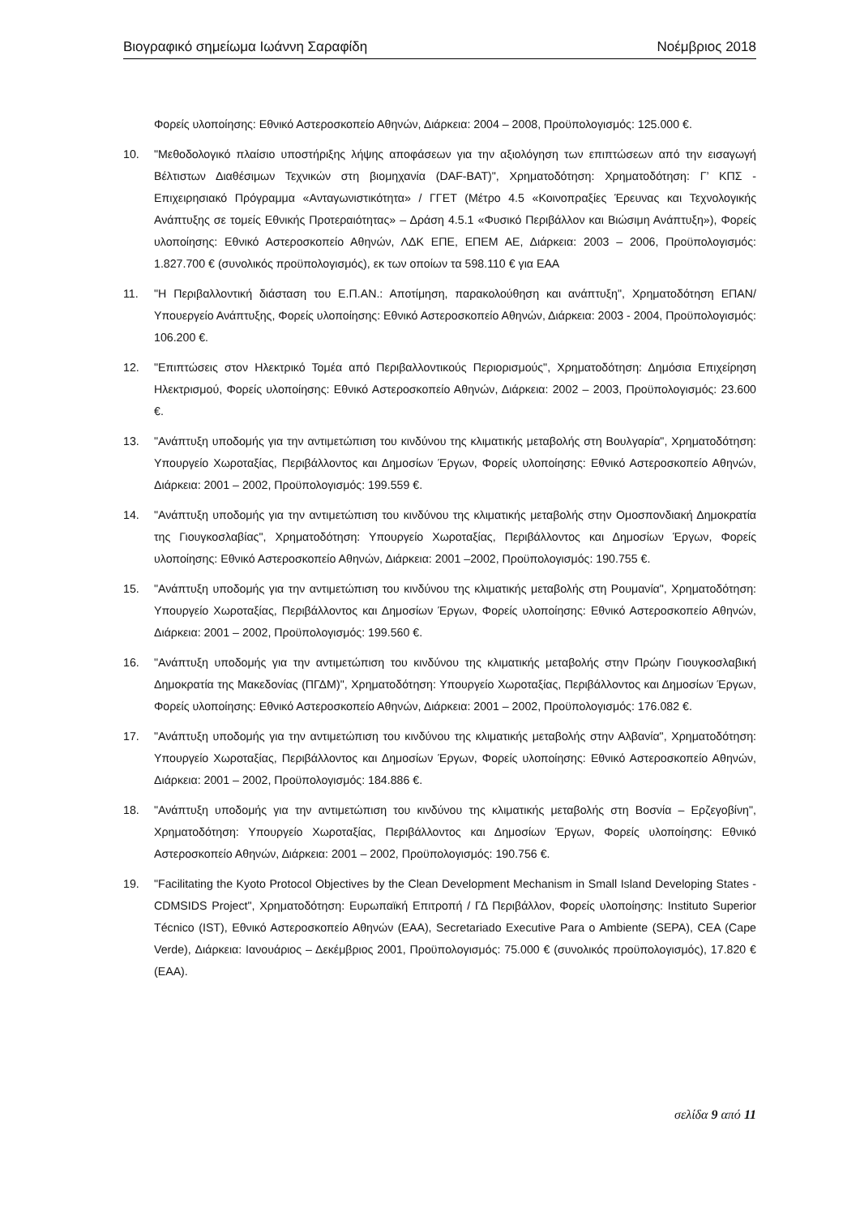Βιογραφικό σημείωμα Ιωάννη Σαραφίδη Νοέμβριος 2018
Φορείς υλοποίησης: Εθνικό Αστεροσκοπείο Αθηνών, Διάρκεια: 2004 – 2008, Προϋπολογισμός: 125.000 €.
10. "Μεθοδολογικό πλαίσιο υποστήριξης λήψης αποφάσεων για την αξιολόγηση των επιπτώσεων από την εισαγωγή Βέλτιστων Διαθέσιμων Τεχνικών στη βιομηχανία (DAF-BAT)", Χρηματοδότηση: Χρηματοδότηση: Γ’ ΚΠΣ - Επιχειρησιακό Πρόγραμμα «Ανταγωνιστικότητα» / ΓΓΕΤ (Μέτρο 4.5 «Κοινοπραξίες Έρευνας και Τεχνολογικής Ανάπτυξης σε τομείς Εθνικής Προτεραιότητας» – Δράση 4.5.1 «Φυσικό Περιβάλλον και Βιώσιμη Ανάπτυξη»), Φορείς υλοποίησης: Εθνικό Αστεροσκοπείο Αθηνών, ΛΔΚ ΕΠΕ, ΕΠΕΜ ΑΕ, Διάρκεια: 2003 – 2006, Προϋπολογισμός: 1.827.700 € (συνολικός προϋπολογισμός), εκ των οποίων τα 598.110 € για ΕΑΑ
11. "Η Περιβαλλοντική διάσταση του Ε.Π.ΑΝ.: Αποτίμηση, παρακολούθηση και ανάπτυξη", Χρηματοδότηση ΕΠΑΝ/Υπουεργείο Ανάπτυξης, Φορείς υλοποίησης: Εθνικό Αστεροσκοπείο Αθηνών, Διάρκεια: 2003 - 2004, Προϋπολογισμός: 106.200 €.
12. "Επιπτώσεις στον Ηλεκτρικό Τομέα από Περιβαλλοντικούς Περιορισμούς", Χρηματοδότηση: Δημόσια Επιχείρηση Ηλεκτρισμού, Φορείς υλοποίησης: Εθνικό Αστεροσκοπείο Αθηνών, Διάρκεια: 2002 – 2003, Προϋπολογισμός: 23.600 €.
13. "Ανάπτυξη υποδομής για την αντιμετώπιση του κινδύνου της κλιματικής μεταβολής στη Βουλγαρία", Χρηματοδότηση: Υπουργείο Χωροταξίας, Περιβάλλοντος και Δημοσίων Έργων, Φορείς υλοποίησης: Εθνικό Αστεροσκοπείο Αθηνών, Διάρκεια: 2001 – 2002, Προϋπολογισμός: 199.559 €.
14. "Ανάπτυξη υποδομής για την αντιμετώπιση του κινδύνου της κλιματικής μεταβολής στην Ομοσπονδιακή Δημοκρατία της Γιουγκοσλαβίας", Χρηματοδότηση: Υπουργείο Χωροταξίας, Περιβάλλοντος και Δημοσίων Έργων, Φορείς υλοποίησης: Εθνικό Αστεροσκοπείο Αθηνών, Διάρκεια: 2001 –2002, Προϋπολογισμός: 190.755 €.
15. "Ανάπτυξη υποδομής για την αντιμετώπιση του κινδύνου της κλιματικής μεταβολής στη Ρουμανία", Χρηματοδότηση: Υπουργείο Χωροταξίας, Περιβάλλοντος και Δημοσίων Έργων, Φορείς υλοποίησης: Εθνικό Αστεροσκοπείο Αθηνών, Διάρκεια: 2001 – 2002, Προϋπολογισμός: 199.560 €.
16. "Ανάπτυξη υποδομής για την αντιμετώπιση του κινδύνου της κλιματικής μεταβολής στην Πρώην Γιουγκοσλαβική Δημοκρατία της Μακεδονίας (ΠΓΔΜ)", Χρηματοδότηση: Υπουργείο Χωροταξίας, Περιβάλλοντος και Δημοσίων Έργων, Φορείς υλοποίησης: Εθνικό Αστεροσκοπείο Αθηνών, Διάρκεια: 2001 – 2002, Προϋπολογισμός: 176.082 €.
17. "Ανάπτυξη υποδομής για την αντιμετώπιση του κινδύνου της κλιματικής μεταβολής στην Αλβανία", Χρηματοδότηση: Υπουργείο Χωροταξίας, Περιβάλλοντος και Δημοσίων Έργων, Φορείς υλοποίησης: Εθνικό Αστεροσκοπείο Αθηνών, Διάρκεια: 2001 – 2002, Προϋπολογισμός: 184.886 €.
18. "Ανάπτυξη υποδομής για την αντιμετώπιση του κινδύνου της κλιματικής μεταβολής στη Βοσνία – Ερζεγοβίνη", Χρηματοδότηση: Υπουργείο Χωροταξίας, Περιβάλλοντος και Δημοσίων Έργων, Φορείς υλοποίησης: Εθνικό Αστεροσκοπείο Αθηνών, Διάρκεια: 2001 – 2002, Προϋπολογισμός: 190.756 €.
19. "Facilitating the Kyoto Protocol Objectives by the Clean Development Mechanism in Small Island Developing States - CDMSIDS Project", Χρηματοδότηση: Ευρωπαϊκή Επιτροπή / ΓΔ Περιβάλλον, Φορείς υλοποίησης: Instituto Superior Técnico (IST), Εθνικό Αστεροσκοπείο Αθηνών (ΕΑΑ), Secretariado Executive Para o Ambiente (SEPA), CEA (Cape Verde), Διάρκεια: Ιανουάριος – Δεκέμβριος 2001, Προϋπολογισμός: 75.000 € (συνολικός προϋπολογισμός), 17.820 € (ΕΑΑ).
σελίδα 9 από 11